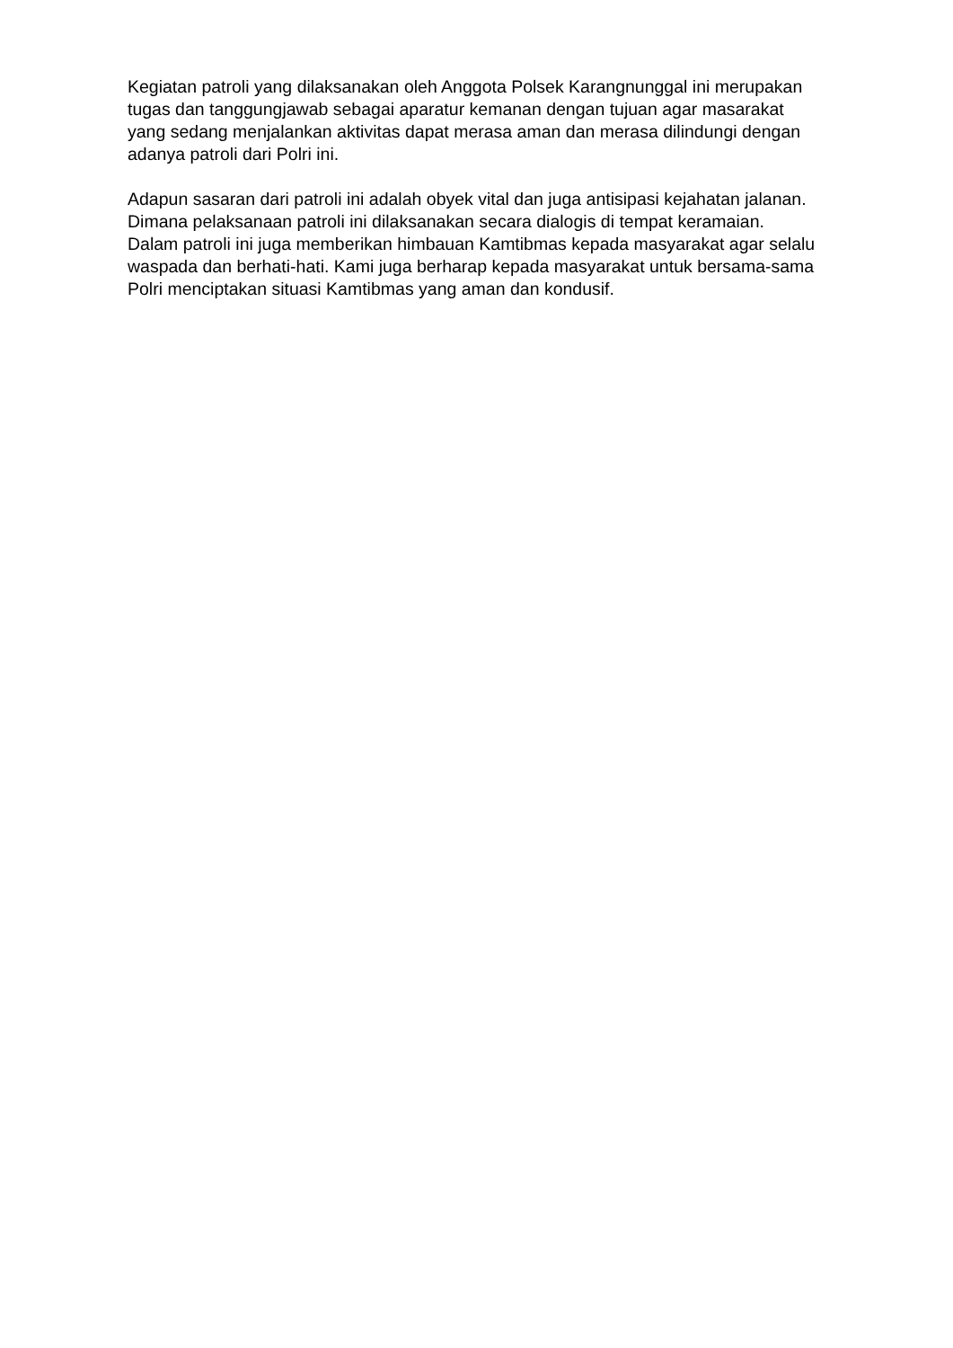Kegiatan patroli yang dilaksanakan oleh Anggota Polsek Karangnunggal ini merupakan tugas dan tanggungjawab sebagai aparatur kemanan dengan tujuan agar masarakat yang sedang menjalankan aktivitas dapat merasa aman dan merasa dilindungi dengan adanya patroli dari Polri ini.
Adapun sasaran dari patroli ini adalah obyek vital dan juga antisipasi kejahatan jalanan. Dimana pelaksanaan patroli ini dilaksanakan secara dialogis di tempat keramaian. Dalam patroli ini juga memberikan himbauan Kamtibmas kepada masyarakat agar selalu waspada dan berhati-hati. Kami juga berharap kepada masyarakat untuk bersama-sama Polri menciptakan situasi Kamtibmas yang aman dan kondusif.